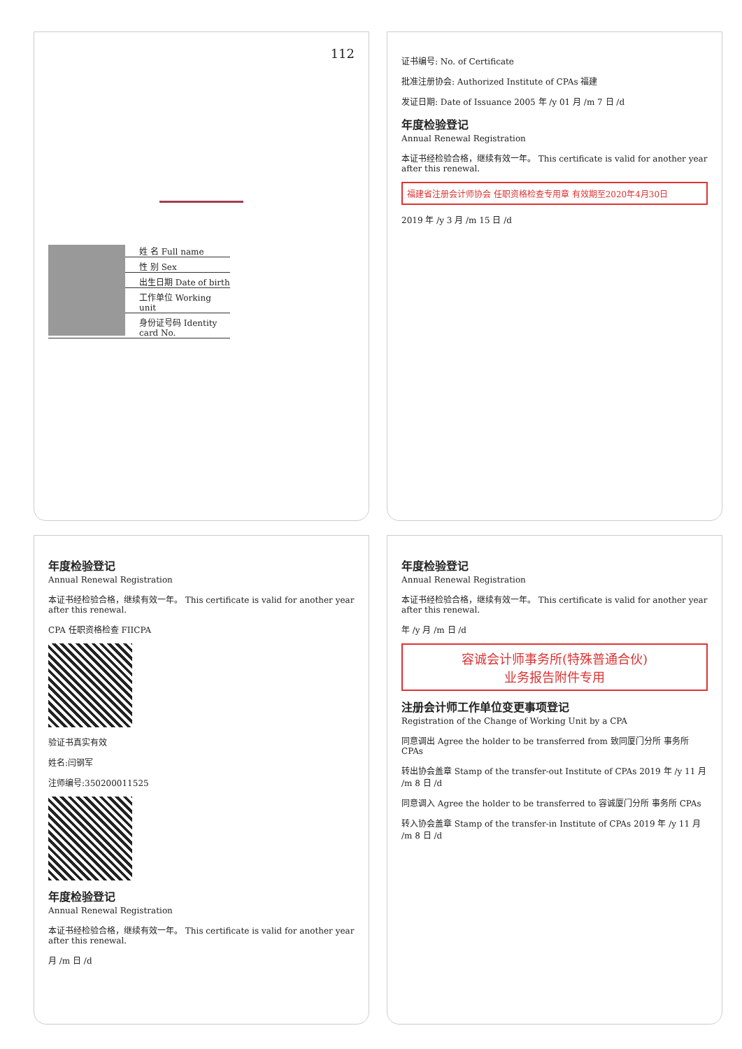112
姓 名 Full name
性 别 Sex
出生日期 Date of birth
工作单位 Working unit
身份证号码 Identity card No.
证书编号: No. of Certificate
批准注册协会: Authorized Institute of CPAs 福建
发证日期: Date of Issuance 2005 年 /y 01 月 /m 7 日 /d
年度检验登记
Annual Renewal Registration
本证书经检验合格，继续有效一年。 This certificate is valid for another year after this renewal.
福建省注册会计师协会 任职资格检查专用章 有效期至2020年4月30日
2019 年 /y 3 月 /m 15 日 /d
年度检验登记
Annual Renewal Registration
本证书经检验合格，继续有效一年。 This certificate is valid for another year after this renewal.
CPA 任职资格检查 FIICPA
验证书真实有效
姓名:闫钢军
注师编号:350200011525
年度检验登记
Annual Renewal Registration
本证书经检验合格，继续有效一年。 This certificate is valid for another year after this renewal.
月 /m 日 /d
年度检验登记
Annual Renewal Registration
本证书经检验合格，继续有效一年。 This certificate is valid for another year after this renewal.
年 /y 月 /m 日 /d
容诚会计师事务所(特殊普通合伙)
业务报告附件专用
注册会计师工作单位变更事项登记
Registration of the Change of Working Unit by a CPA
同意调出 Agree the holder to be transferred from 致同厦门分所 事务所 CPAs
转出协会盖章 Stamp of the transfer-out Institute of CPAs 2019 年 /y 11 月 /m 8 日 /d
同意调入 Agree the holder to be transferred to 容诚厦门分所 事务所 CPAs
转入协会盖章 Stamp of the transfer-in Institute of CPAs 2019 年 /y 11 月 /m 8 日 /d